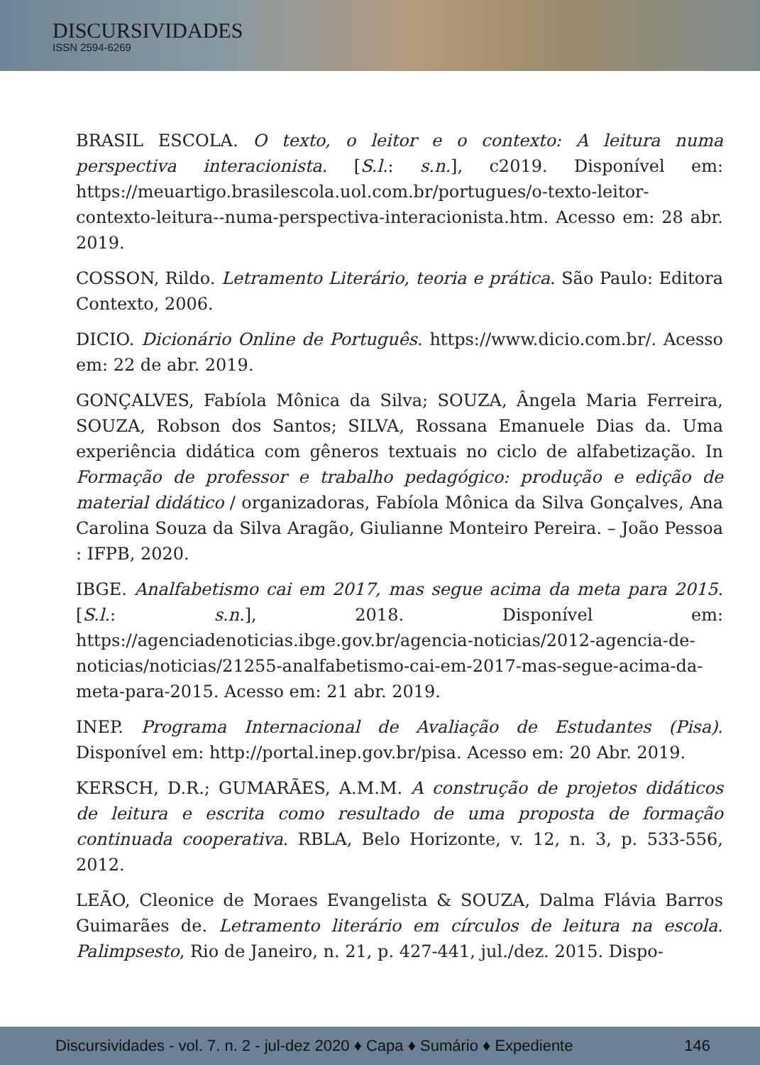DISCURSIVIDADES
ISSN 2594-6269
BRASIL ESCOLA. O texto, o leitor e o contexto: A leitura numa perspectiva interacionista. [S.l.: s.n.], c2019. Disponível em: https://meuartigo.brasilescola.uol.com.br/portugues/o-texto-leitor-contexto-leitura--numa-perspectiva-interacionista.htm. Acesso em: 28 abr. 2019.
COSSON, Rildo. Letramento Literário, teoria e prática. São Paulo: Editora Contexto, 2006.
DICIO. Dicionário Online de Português. https://www.dicio.com.br/. Acesso em: 22 de abr. 2019.
GONÇALVES, Fabíola Mônica da Silva; SOUZA, Ângela Maria Ferreira, SOUZA, Robson dos Santos; SILVA, Rossana Emanuele Dias da. Uma experiência didática com gêneros textuais no ciclo de alfabetização. In Formação de professor e trabalho pedagógico: produção e edição de material didático / organizadoras, Fabíola Mônica da Silva Gonçalves, Ana Carolina Souza da Silva Aragão, Giulianne Monteiro Pereira. – João Pessoa : IFPB, 2020.
IBGE. Analfabetismo cai em 2017, mas segue acima da meta para 2015. [S.l.: s.n.], 2018. Disponível em: https://agenciadenoticias.ibge.gov.br/agencia-noticias/2012-agencia-de-noticias/noticias/21255-analfabetismo-cai-em-2017-mas-segue-acima-da-meta-para-2015. Acesso em: 21 abr. 2019.
INEP. Programa Internacional de Avaliação de Estudantes (Pisa). Disponível em: http://portal.inep.gov.br/pisa. Acesso em: 20 Abr. 2019.
KERSCH, D.R.; GUMARÃES, A.M.M. A construção de projetos didáticos de leitura e escrita como resultado de uma proposta de formação continuada cooperativa. RBLA, Belo Horizonte, v. 12, n. 3, p. 533-556, 2012.
LEÃO, Cleonice de Moraes Evangelista & SOUZA, Dalma Flávia Barros Guimarães de. Letramento literário em círculos de leitura na escola. Palimpsesto, Rio de Janeiro, n. 21, p. 427-441, jul./dez. 2015. Dispo-
Discursividades - vol. 7. n. 2 - jul-dez 2020 ♦ Capa ♦ Sumário ♦ Expediente 146